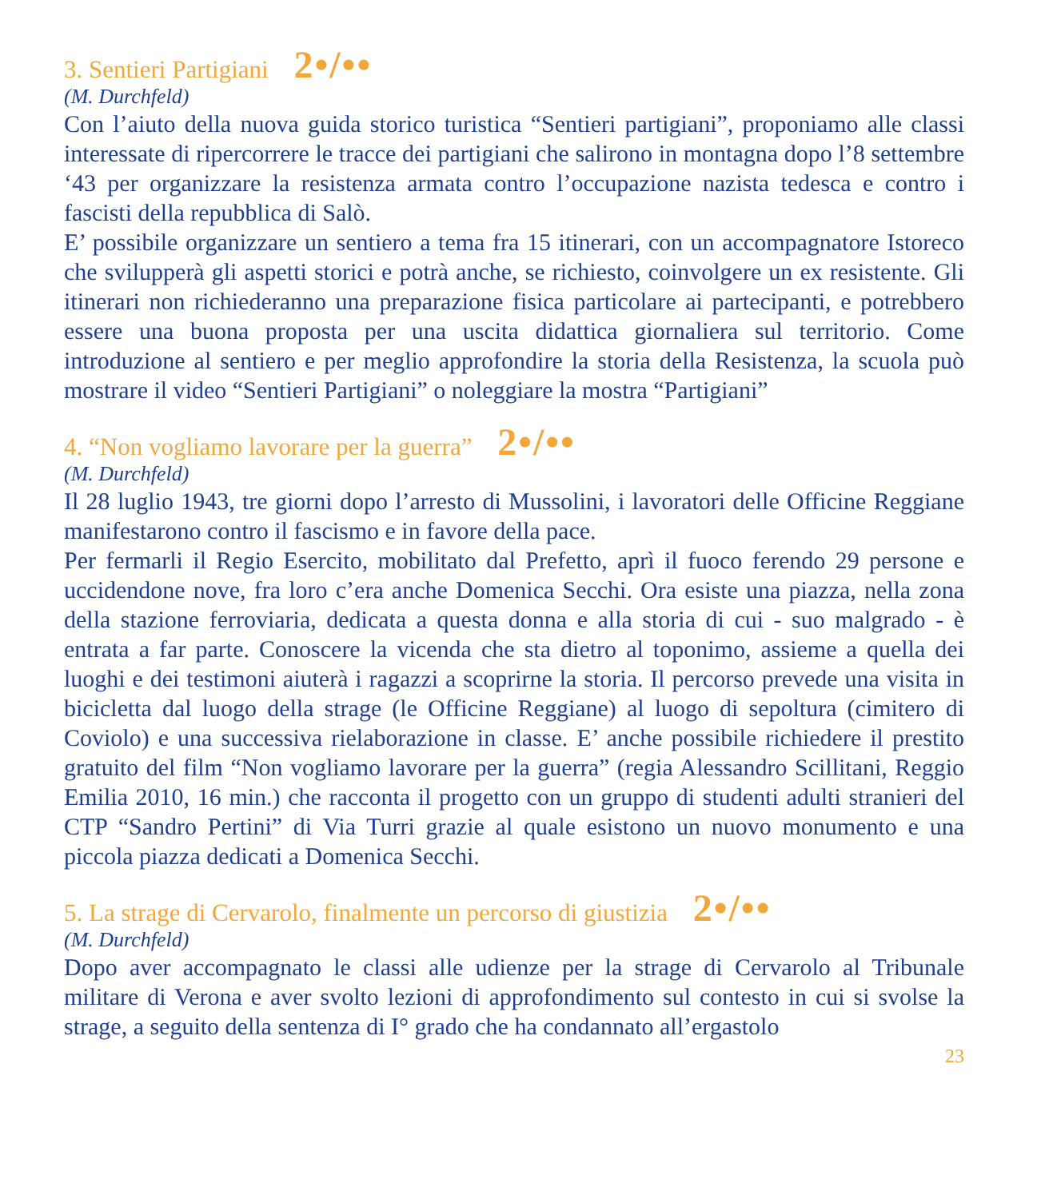3. Sentieri Partigiani 2•/••
(M. Durchfeld)
Con l’aiuto della nuova guida storico turistica “Sentieri partigiani”, proponiamo alle classi interessate di ripercorrere le tracce dei partigiani che salirono in montagna dopo l’8 settembre ‘43 per organizzare la resistenza armata contro l’occupazione nazista tedesca e contro i fascisti della repubblica di Salò.
E’ possibile organizzare un sentiero a tema fra 15 itinerari, con un accompagnatore Istoreco che svilupperà gli aspetti storici e potrà anche, se richiesto, coinvolgere un ex resistente. Gli itinerari non richiederanno una preparazione fisica particolare ai partecipanti, e potrebbero essere una buona proposta per una uscita didattica giornaliera sul territorio. Come introduzione al sentiero e per meglio approfondire la storia della Resistenza, la scuola può mostrare il video “Sentieri Partigiani” o noleggiare la mostra “Partigiani”
4. “Non vogliamo lavorare per la guerra” 2•/••
(M. Durchfeld)
Il 28 luglio 1943, tre giorni dopo l’arresto di Mussolini, i lavoratori delle Officine Reggiane manifestarono contro il fascismo e in favore della pace.
Per fermarli il Regio Esercito, mobilitato dal Prefetto, aprì il fuoco ferendo 29 persone e uccidendone nove, fra loro c’era anche Domenica Secchi. Ora esiste una piazza, nella zona della stazione ferroviaria, dedicata a questa donna e alla storia di cui - suo malgrado - è entrata a far parte. Conoscere la vicenda che sta dietro al toponimo, assieme a quella dei luoghi e dei testimoni aiuterà i ragazzi a scoprirne la storia. Il percorso prevede una visita in bicicletta dal luogo della strage (le Officine Reggiane) al luogo di sepoltura (cimitero di Coviolo) e una successiva rielaborazione in classe. E’ anche possibile richiedere il prestito gratuito del film “Non vogliamo lavorare per la guerra” (regia Alessandro Scillitani, Reggio Emilia 2010, 16 min.) che racconta il progetto con un gruppo di studenti adulti stranieri del CTP “Sandro Pertini” di Via Turri grazie al quale esistono un nuovo monumento e una piccola piazza dedicati a Domenica Secchi.
5. La strage di Cervarolo, finalmente un percorso di giustizia 2•/••
(M. Durchfeld)
Dopo aver accompagnato le classi alle udienze per la strage di Cervarolo al Tribunale militare di Verona e aver svolto lezioni di approfondimento sul contesto in cui si svolse la strage, a seguito della sentenza di I° grado che ha condannato all’ergastolo
23